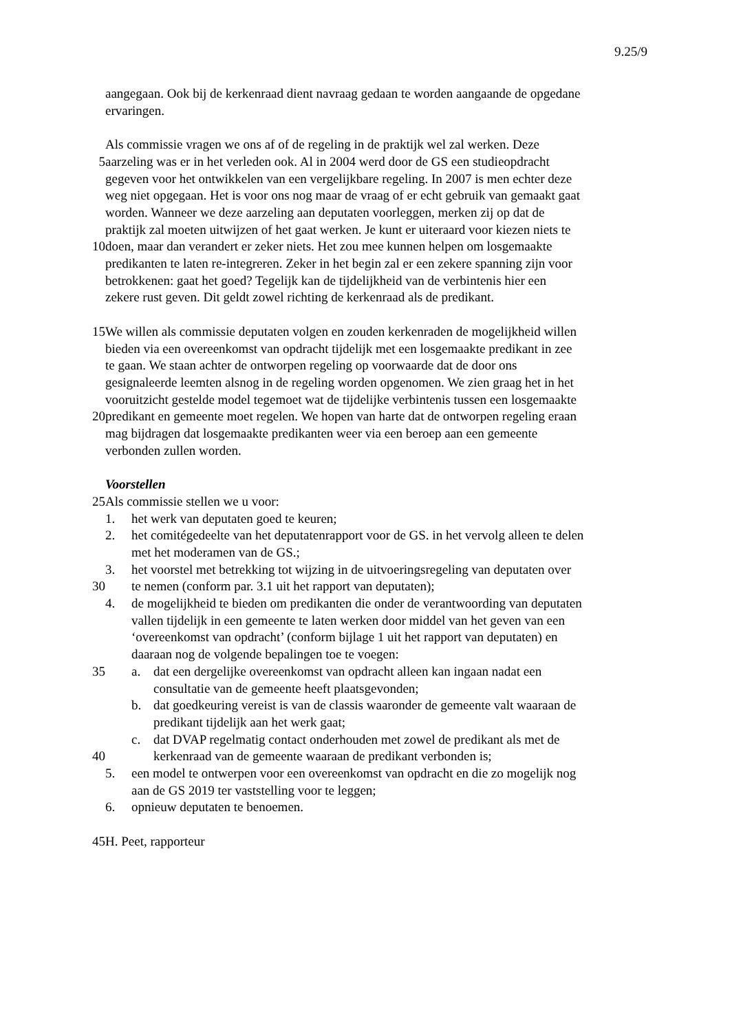9.25/9
aangegaan. Ook bij de kerkenraad dient navraag gedaan te worden aangaande de opgedane
ervaringen.
Als commissie vragen we ons af of de regeling in de praktijk wel zal werken. Deze
5 aarzeling was er in het verleden ook. Al in 2004 werd door de GS een studieopdracht
gegeven voor het ontwikkelen van een vergelijkbare regeling. In 2007 is men echter deze
weg niet opgegaan. Het is voor ons nog maar de vraag of er echt gebruik van gemaakt gaat
worden. Wanneer we deze aarzeling aan deputaten voorleggen, merken zij op dat de
praktijk zal moeten uitwijzen of het gaat werken. Je kunt er uiteraard voor kiezen niets te
10 doen, maar dan verandert er zeker niets. Het zou mee kunnen helpen om losgemaakte
predikanten te laten re-integreren. Zeker in het begin zal er een zekere spanning zijn voor
betrokkenen: gaat het goed? Tegelijk kan de tijdelijkheid van de verbintenis hier een
zekere rust geven. Dit geldt zowel richting de kerkenraad als de predikant.
15 We willen als commissie deputaten volgen en zouden kerkenraden de mogelijkheid willen
bieden via een overeenkomst van opdracht tijdelijk met een losgemaakte predikant in zee
te gaan. We staan achter de ontworpen regeling op voorwaarde dat de door ons
gesignaleerde leemten alsnog in de regeling worden opgenomen. We zien graag het in het
vooruitzicht gestelde model tegemoet wat de tijdelijke verbintenis tussen een losgemaakte
20 predikant en gemeente moet regelen. We hopen van harte dat de ontworpen regeling eraan
mag bijdragen dat losgemaakte predikanten weer via een beroep aan een gemeente
verbonden zullen worden.
Voorstellen
25 Als commissie stellen we u voor:
1. het werk van deputaten goed te keuren;
2. het comitégedeelte van het deputatenrapport voor de GS. in het vervolg alleen te delen
met het moderamen van de GS.;
3. het voorstel met betrekking tot wijzing in de uitvoeringsregeling van deputaten over
30 te nemen (conform par. 3.1 uit het rapport van deputaten);
4. de mogelijkheid te bieden om predikanten die onder de verantwoording van deputaten
vallen tijdelijk in een gemeente te laten werken door middel van het geven van een
‘overeenkomst van opdracht’ (conform bijlage 1 uit het rapport van deputaten) en
daaraan nog de volgende bepalingen toe te voegen:
35 a. dat een dergelijke overeenkomst van opdracht alleen kan ingaan nadat een
consultatie van de gemeente heeft plaatsgevonden;
b. dat goedkeuring vereist is van de classis waaronder de gemeente valt waaraan de
predikant tijdelijk aan het werk gaat;
c. dat DVAP regelmatig contact onderhouden met zowel de predikant als met de
40 kerkenraad van de gemeente waaraan de predikant verbonden is;
5. een model te ontwerpen voor een overeenkomst van opdracht en die zo mogelijk nog
aan de GS 2019 ter vaststelling voor te leggen;
6. opnieuw deputaten te benoemen.
45 H. Peet, rapporteur